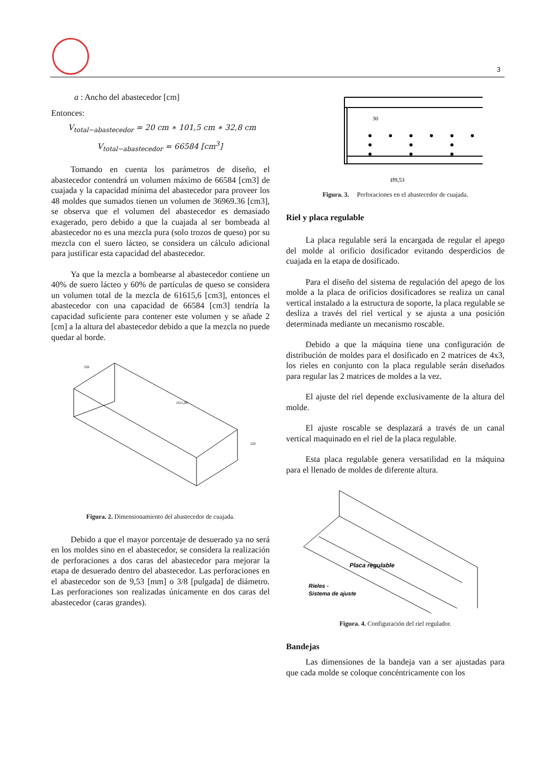3
a : Ancho del abastecedor [cm]
Entonces:
V<sub>total−abastecedor</sub> = 20 cm ∗ 101,5 cm ∗ 32,8 cm
V<sub>total−abastecedor</sub> = 66584 [cm<sup>3</sup>]
Tomando en cuenta los parámetros de diseño, el abastecedor contendrá un volumen máximo de 66584 [cm3] de cuajada y la capacidad mínima del abastecedor para proveer los 48 moldes que sumados tienen un volumen de 36969.36 [cm3], se observa que el volumen del abastecedor es demasiado exagerado, pero debido a que la cuajada al ser bombeada al abastecedor no es una mezcla pura (solo trozos de queso) por su mezcla con el suero lácteo, se considera un cálculo adicional para justificar esta capacidad del abastecedor.
Ya que la mezcla a bombearse al abastecedor contiene un 40% de suero lácteo y 60% de partículas de queso se considera un volumen total de la mezcla de 61615,6 [cm3], entonces el abastecedor con una capacidad de 66584 [cm3] tendría la capacidad suficiente para contener este volumen y se añade 2 [cm] a la altura del abastecedor debido a que la mezcla no puede quedar al borde.
328
1015,06
220
Figura. 2. Dimensionamiento del abastecedor de cuajada.
Debido a que el mayor porcentaje de desuerado ya no será en los moldes sino en el abastecedor, se considera la realización de perforaciones a dos caras del abastecedor para mejorar la etapa de desuerado dentro del abastecedor. Las perforaciones en el abastecedor son de 9,53 [mm] o 3/8 [pulgada] de diámetro. Las perforaciones son realizadas únicamente en dos caras del abastecedor (caras grandes).
30
Ø9,53
Figura. 3. Perforaciones en el abastecedor de cuajada.
Riel y placa regulable
La placa regulable será la encargada de regular el apego del molde al orificio dosificador evitando desperdicios de cuajada en la etapa de dosificado.
Para el diseño del sistema de regulación del apego de los molde a la placa de orificios dosificadores se realiza un canal vertical instalado a la estructura de soporte, la placa regulable se desliza a través del riel vertical y se ajusta a una posición determinada mediante un mecanismo roscable.
Debido a que la máquina tiene una configuración de distribución de moldes para el dosificado en 2 matrices de 4x3, los rieles en conjunto con la placa regulable serán diseñados para regular las 2 matrices de moldes a la vez.
El ajuste del riel depende exclusivamente de la altura del molde.
El ajuste roscable se desplazará a través de un canal vertical maquinado en el riel de la placa regulable.
Esta placa regulable genera versatilidad en la máquina para el llenado de moldes de diferente altura.
Placa regulable
Rieles -
Sistema de ajuste
Figura. 4. Configuración del riel regulador.
Bandejas
Las dimensiones de la bandeja van a ser ajustadas para que cada molde se coloque concéntricamente con los